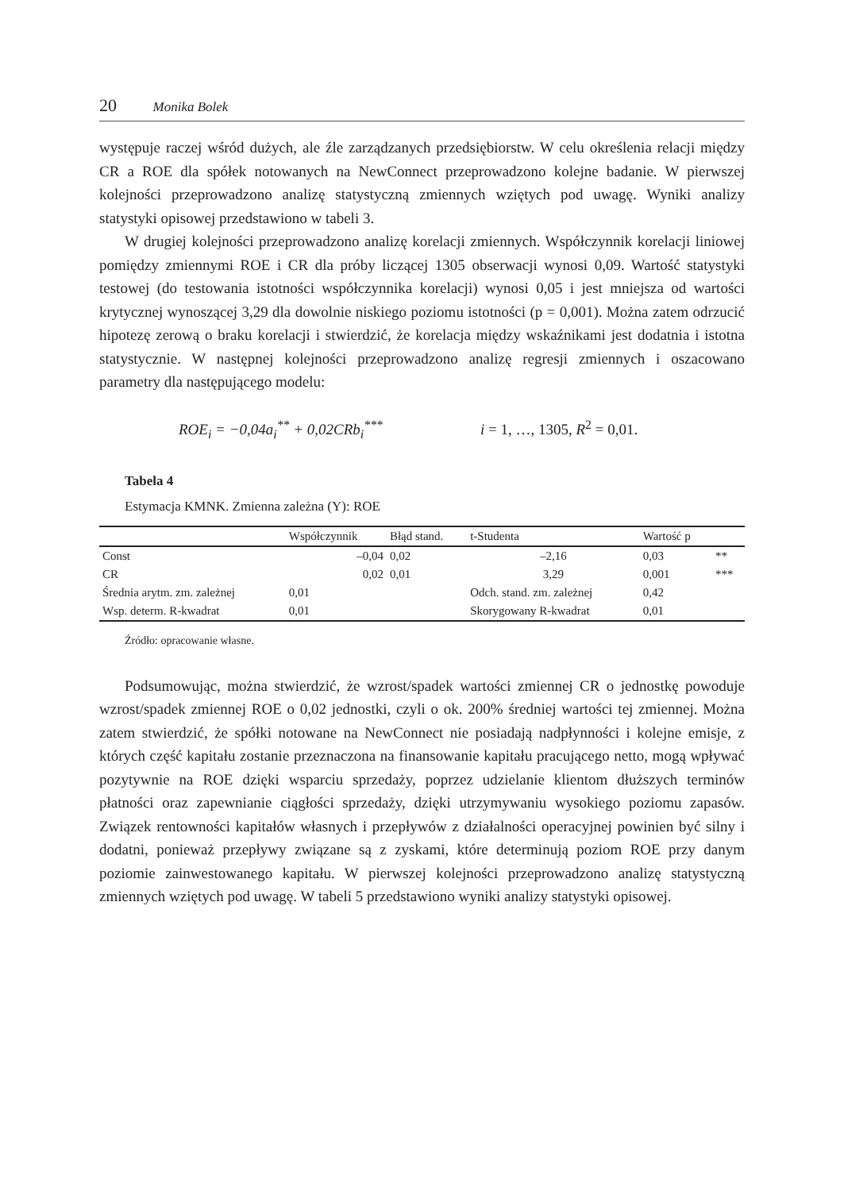20 Monika Bolek
występuje raczej wśród dużych, ale źle zarządzanych przedsiębiorstw. W celu określenia relacji między CR a ROE dla spółek notowanych na NewConnect przeprowadzono kolejne badanie. W pierwszej kolejności przeprowadzono analizę statystyczną zmiennych wziętych pod uwagę. Wyniki analizy statystyki opisowej przedstawiono w tabeli 3.
W drugiej kolejności przeprowadzono analizę korelacji zmiennych. Współczynnik korelacji liniowej pomiędzy zmiennymi ROE i CR dla próby liczącej 1305 obserwacji wynosi 0,09. Wartość statystyki testowej (do testowania istotności współczynnika korelacji) wynosi 0,05 i jest mniejsza od wartości krytycznej wynoszącej 3,29 dla dowolnie niskiego poziomu istotności (p = 0,001). Można zatem odrzucić hipotezę zerową o braku korelacji i stwierdzić, że korelacja między wskaźnikami jest dodatnia i istotna statystycznie. W następnej kolejności przeprowadzono analizę regresji zmiennych i oszacowano parametry dla następującego modelu:
ROE<sub>i</sub> = −0,04a<sub>i</sub><sup>**</sup> + 0,02CRb<sub>i</sub><sup>***</sup> i = 1, …, 1305, R<sup>2</sup> = 0,01.
Tabela 4
Estymacja KMNK. Zmienna zależna (Y): ROE
| | Współczynnik | | Błąd stand. | t-Studenta | Wartość p | |
| --- | --- | --- | --- | --- | --- | --- |
| Const | –0,04 | | 0,02 | –2,16 | 0,03 | ** |
| CR | 0,02 | | 0,01 | 3,29 | 0,001 | *** |
| Średnia arytm. zm. zależnej | | 0,01 | | Odch. stand. zm. zależnej | 0,42 | |
| Wsp. determ. R-kwadrat | | 0,01 | | Skorygowany R-kwadrat | 0,01 | |
Źródło: opracowanie własne.
Podsumowując, można stwierdzić, że wzrost/spadek wartości zmiennej CR o jednostkę powoduje wzrost/spadek zmiennej ROE o 0,02 jednostki, czyli o ok. 200% średniej wartości tej zmiennej. Można zatem stwierdzić, że spółki notowane na NewConnect nie posiadają nadpłynności i kolejne emisje, z których część kapitału zostanie przeznaczona na finansowanie kapitału pracującego netto, mogą wpływać pozytywnie na ROE dzięki wsparciu sprzedaży, poprzez udzielanie klientom dłuższych terminów płatności oraz zapewnianie ciągłości sprzedaży, dzięki utrzymywaniu wysokiego poziomu zapasów. Związek rentowności kapitałów własnych i przepływów z działalności operacyjnej powinien być silny i dodatni, ponieważ przepływy związane są z zyskami, które determinują poziom ROE przy danym poziomie zainwestowanego kapitału. W pierwszej kolejności przeprowadzono analizę statystyczną zmiennych wziętych pod uwagę. W tabeli 5 przedstawiono wyniki analizy statystyki opisowej.